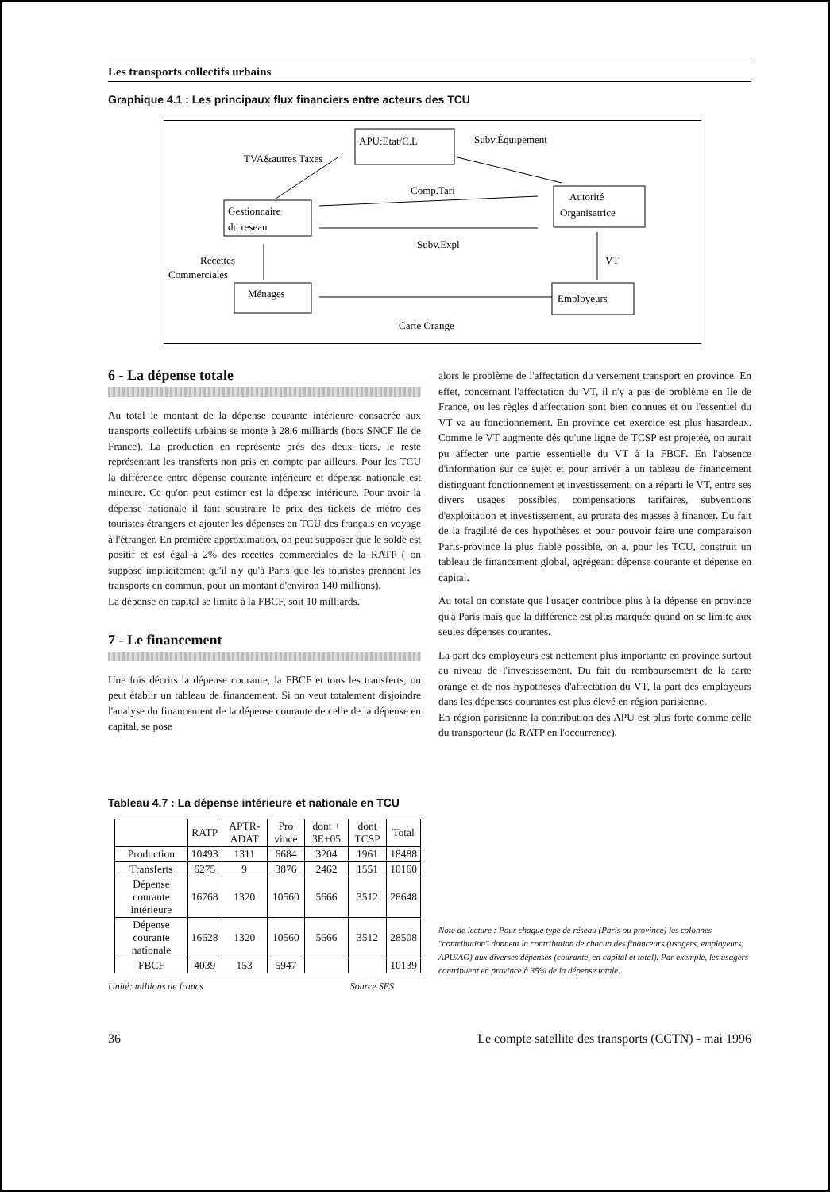Les transports collectifs urbains
Graphique 4.1 : Les principaux flux financiers entre acteurs des TCU
APU:Etat/C.L
Subv.Équipement
TVA&autres Taxes
Gestionnaire
du reseau
Autorité
Organisatrice
Comp.Tari
Subv.Expl
Recettes
Commerciales
VT
Ménages
Employeurs
Carte Orange
6 - La dépense totale
Au total le montant de la dépense courante intérieure consacrée aux transports collectifs urbains se monte à 28,6 milliards (hors SNCF Ile de France). La production en représente prés des deux tiers, le reste représentant les transferts non pris en compte par ailleurs. Pour les TCU la différence entre dépense courante intérieure et dépense nationale est mineure. Ce qu'on peut estimer est la dépense intérieure. Pour avoir la dépense nationale il faut soustraire le prix des tickets de métro des touristes étrangers et ajouter les dépenses en TCU des français en voyage à l'étranger. En première approximation, on peut supposer que le solde est positif et est égal à 2% des recettes commerciales de la RATP ( on suppose implicitement qu'il n'y qu'à Paris que les touristes prennent les transports en commun, pour un montant d'environ 140 millions).
La dépense en capital se limite à la FBCF, soit 10 milliards.
7 - Le financement
Une fois décrits la dépense courante, la FBCF et tous les transferts, on peut établir un tableau de financement. Si on veut totalement disjoindre l'analyse du financement de la dépense courante de celle de la dépense en capital, se pose
alors le problème de l'affectation du versement transport en province. En effet, concernant l'affectation du VT, il n'y a pas de problème en Ile de France, ou les règles d'affectation sont bien connues et ou l'essentiel du VT va au fonctionnement. En province cet exercice est plus hasardeux. Comme le VT augmente dés qu'une ligne de TCSP est projetée, on aurait pu affecter une partie essentielle du VT à la FBCF. En l'absence d'information sur ce sujet et pour arriver à un tableau de financement distinguant fonctionnement et investissement, on a réparti le VT, entre ses divers usages possibles, compensations tarifaires, subventions d'exploitation et investissement, au prorata des masses à financer. Du fait de la fragilité de ces hypothèses et pour pouvoir faire une comparaison Paris-province la plus fiable possible, on a, pour les TCU, construit un tableau de financement global, agrégeant dépense courante et dépense en capital.
Au total on constate que l'usager contribue plus à la dépense en province qu'à Paris mais que la différence est plus marquée quand on se limite aux seules dépenses courantes.
La part des employeurs est nettement plus importante en province surtout au niveau de l'investissement. Du fait du remboursement de la carte orange et de nos hypothèses d'affectation du VT, la part des employeurs dans les dépenses courantes est plus élevé en région parisienne.
En région parisienne la contribution des APU est plus forte comme celle du transporteur (la RATP en l'occurrence).
Tableau 4.7 : La dépense intérieure et nationale en TCU
| | RATP | APTR-ADAT | Pro vince | dont + 3E+05 | dont TCSP | Total |
| --- | --- | --- | --- | --- | --- | --- |
| Production | 10493 | 1311 | 6684 | 3204 | 1961 | 18488 |
| Transferts | 6275 | 9 | 3876 | 2462 | 1551 | 10160 |
| Dépense courante intérieure | 16768 | 1320 | 10560 | 5666 | 3512 | 28648 |
| Dépense courante nationale | 16628 | 1320 | 10560 | 5666 | 3512 | 28508 |
| FBCF | 4039 | 153 | 5947 | | | 10139 |
Unité: millions de francs Source SES
Note de lecture : Pour chaque type de réseau (Paris ou province) les colonnes "contribution" donnent la contribution de chacun des financeurs (usagers, employeurs, APU/AO) aux diverses dépenses (courante, en capital et total). Par exemple, les usagers contribuent en province à 35% de la dépense totale.
36 Le compte satellite des transports (CCTN) - mai 1996